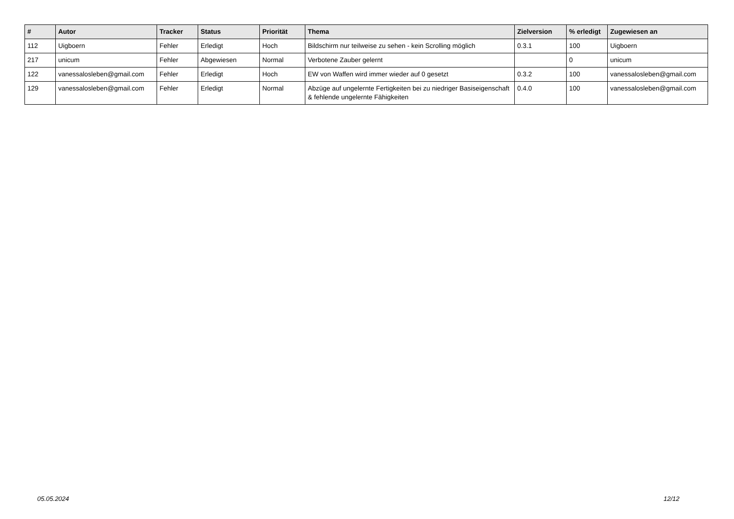| # | Autor | Tracker | Status | Priorität | Thema | Zielversion | % erledigt | Zugewiesen an |
| --- | --- | --- | --- | --- | --- | --- | --- | --- |
| 112 | Uigboern | Fehler | Erledigt | Hoch | Bildschirm nur teilweise zu sehen - kein Scrolling möglich | 0.3.1 | 100 | Uigboern |
| 217 | unicum | Fehler | Abgewiesen | Normal | Verbotene Zauber gelernt | | 0 | unicum |
| 122 | vanessalosleben@gmail.com | Fehler | Erledigt | Hoch | EW von Waffen wird immer wieder auf 0 gesetzt | 0.3.2 | 100 | vanessalosleben@gmail.com |
| 129 | vanessalosleben@gmail.com | Fehler | Erledigt | Normal | Abzüge auf ungelernte Fertigkeiten bei zu niedriger Basiseigenschaft & fehlende ungelernte Fähigkeiten | 0.4.0 | 100 | vanessalosleben@gmail.com |
05.05.2024 12/12